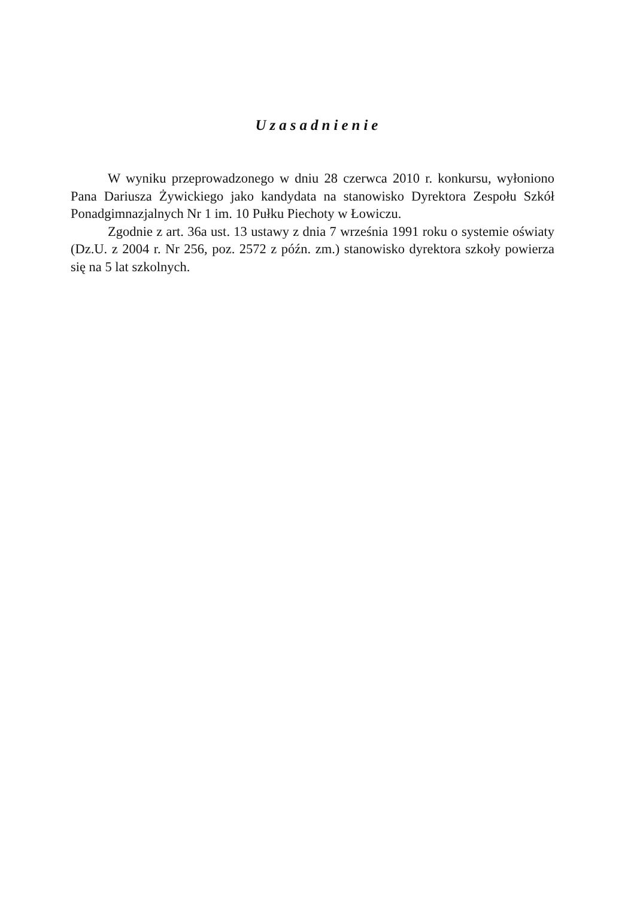Uzasadnienie
W wyniku przeprowadzonego w dniu 28 czerwca 2010 r. konkursu, wyłoniono Pana Dariusza Żywickiego jako kandydata na stanowisko Dyrektora Zespołu Szkół Ponadgimnazjalnych Nr 1 im. 10 Pułku Piechoty w Łowiczu.
Zgodnie z art. 36a ust. 13 ustawy z dnia 7 września 1991 roku o systemie oświaty (Dz.U. z 2004 r. Nr 256, poz. 2572 z późn. zm.) stanowisko dyrektora szkoły powierza się na 5 lat szkolnych.